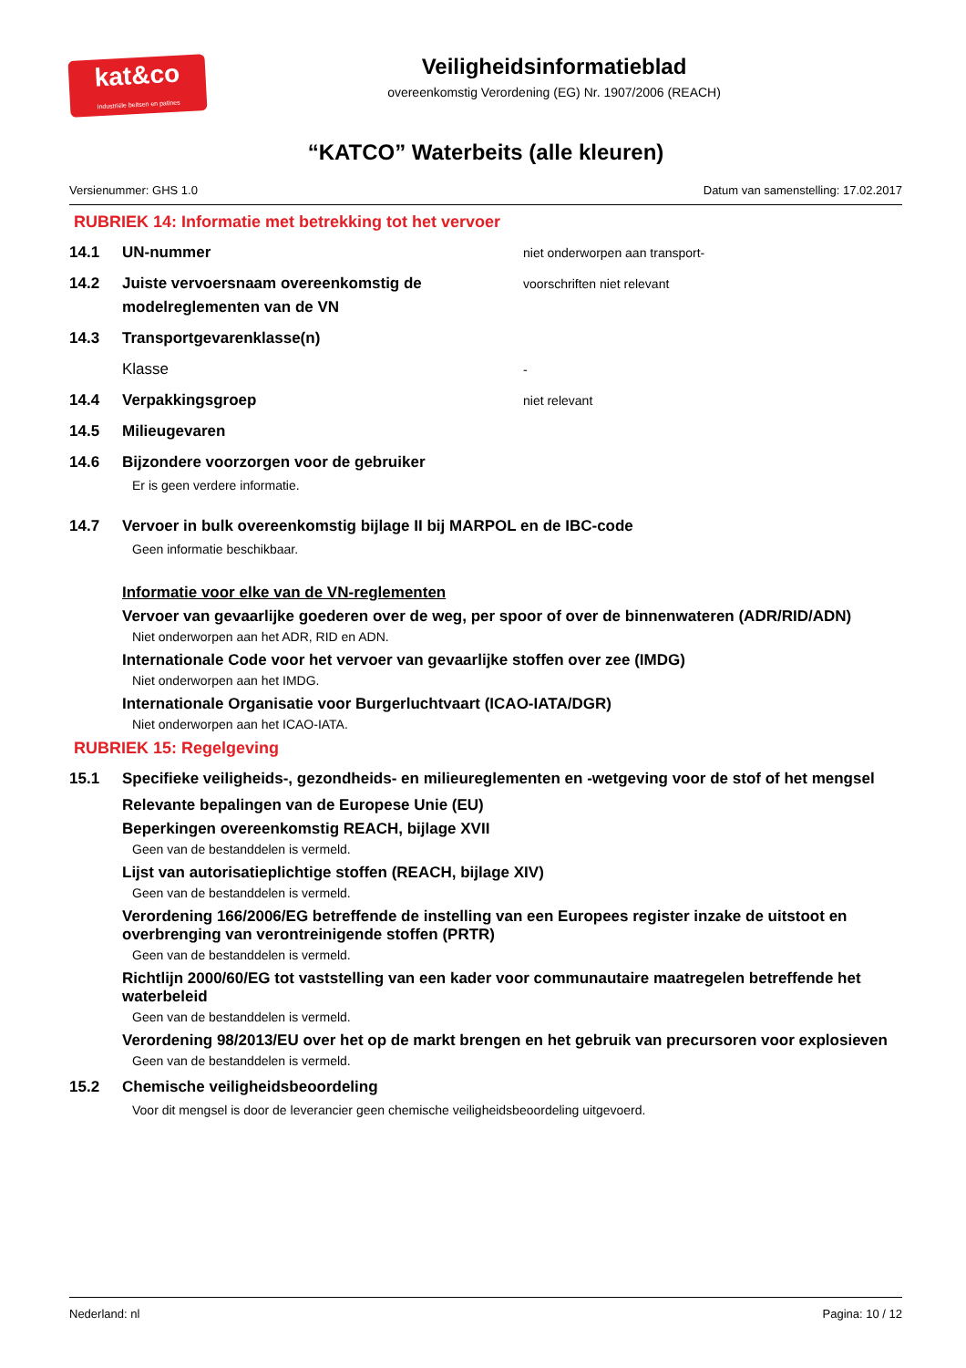kat&co
Industriële beitsen en patines
Veiligheidsinformatieblad
overeenkomstig Verordening (EG) Nr. 1907/2006 (REACH)
“KATCO” Waterbeits (alle kleuren)
Versienummer: GHS 1.0 Datum van samenstelling: 17.02.2017
RUBRIEK 14: Informatie met betrekking tot het vervoer
14.1 UN-nummer niet onderworpen aan transport-
14.2 Juiste vervoersnaam overeenkomstig de modelreglementen van de VN voorschriften niet relevant
14.3 Transportgevarenklasse(n)
Klasse -
14.4 Verpakkingsgroep niet relevant
14.5 Milieugevaren
14.6 Bijzondere voorzorgen voor de gebruiker
Er is geen verdere informatie.
14.7 Vervoer in bulk overeenkomstig bijlage II bij MARPOL en de IBC-code
Geen informatie beschikbaar.
Informatie voor elke van de VN-reglementen
Vervoer van gevaarlijke goederen over de weg, per spoor of over de binnenwateren (ADR/RID/ADN)
Niet onderworpen aan het ADR, RID en ADN.
Internationale Code voor het vervoer van gevaarlijke stoffen over zee (IMDG)
Niet onderworpen aan het IMDG.
Internationale Organisatie voor Burgerluchtvaart (ICAO-IATA/DGR)
Niet onderworpen aan het ICAO-IATA.
RUBRIEK 15: Regelgeving
15.1 Specifieke veiligheids-, gezondheids- en milieureglementen en -wetgeving voor de stof of het mengsel
Relevante bepalingen van de Europese Unie (EU)
Beperkingen overeenkomstig REACH, bijlage XVII
Geen van de bestanddelen is vermeld.
Lijst van autorisatieplichtige stoffen (REACH, bijlage XIV)
Geen van de bestanddelen is vermeld.
Verordening 166/2006/EG betreffende de instelling van een Europees register inzake de uitstoot en overbrenging van verontreinigende stoffen (PRTR)
Geen van de bestanddelen is vermeld.
Richtlijn 2000/60/EG tot vaststelling van een kader voor communautaire maatregelen betreffende het waterbeleid
Geen van de bestanddelen is vermeld.
Verordening 98/2013/EU over het op de markt brengen en het gebruik van precursoren voor explosieven
Geen van de bestanddelen is vermeld.
15.2 Chemische veiligheidsbeoordeling
Voor dit mengsel is door de leverancier geen chemische veiligheidsbeoordeling uitgevoerd.
Nederland: nl Pagina: 10 / 12